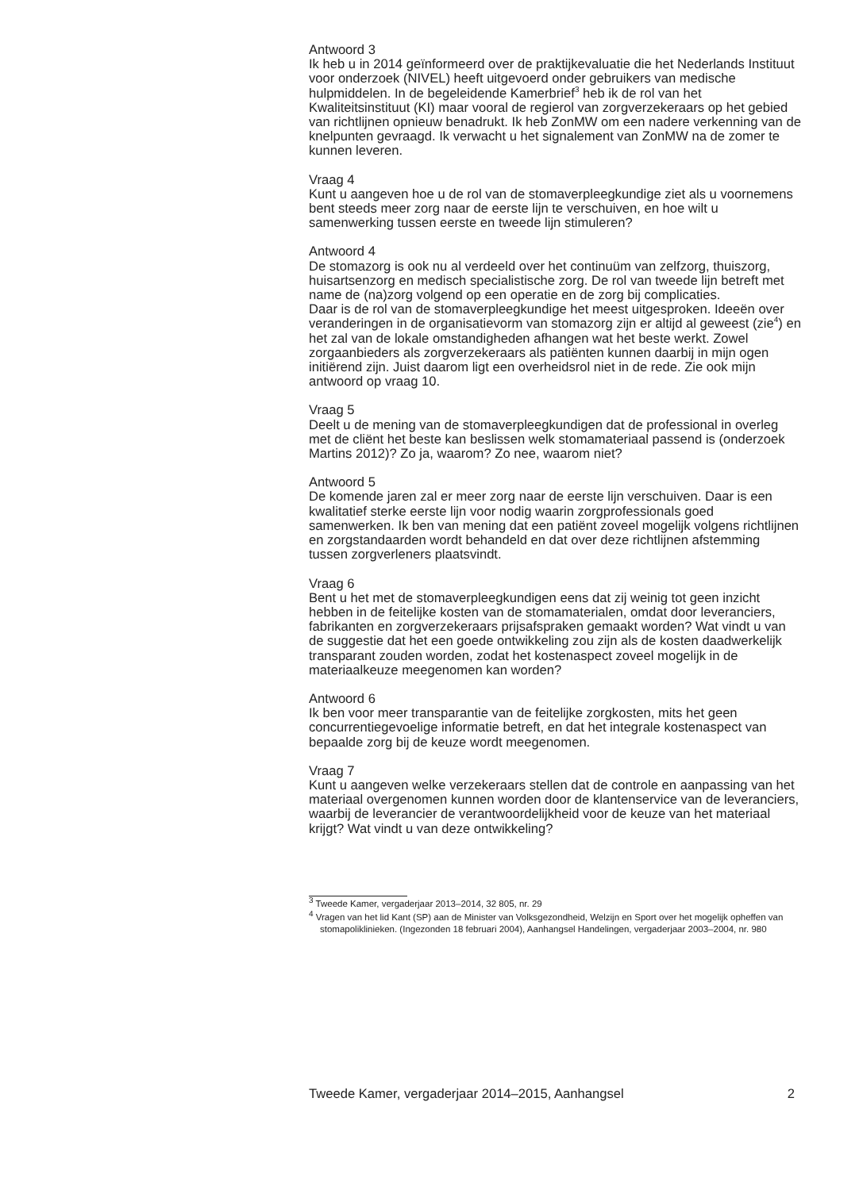Antwoord 3
Ik heb u in 2014 geïnformeerd over de praktijkevaluatie die het Nederlands Instituut voor onderzoek (NIVEL) heeft uitgevoerd onder gebruikers van medische hulpmiddelen. In de begeleidende Kamerbrief<sup>3</sup> heb ik de rol van het Kwaliteitsinstituut (KI) maar vooral de regierol van zorgverzekeraars op het gebied van richtlijnen opnieuw benadrukt. Ik heb ZonMW om een nadere verkenning van de knelpunten gevraagd. Ik verwacht u het signalement van ZonMW na de zomer te kunnen leveren.
Vraag 4
Kunt u aangeven hoe u de rol van de stomaverpleegkundige ziet als u voornemens bent steeds meer zorg naar de eerste lijn te verschuiven, en hoe wilt u samenwerking tussen eerste en tweede lijn stimuleren?
Antwoord 4
De stomazorg is ook nu al verdeeld over het continuüm van zelfzorg, thuiszorg, huisartsenzorg en medisch specialistische zorg. De rol van tweede lijn betreft met name de (na)zorg volgend op een operatie en de zorg bij complicaties.
Daar is de rol van de stomaverpleegkundige het meest uitgesproken. Ideeën over veranderingen in de organisatievorm van stomazorg zijn er altijd al geweest (zie<sup>4</sup>) en het zal van de lokale omstandigheden afhangen wat het beste werkt. Zowel zorgaanbieders als zorgverzekeraars als patiënten kunnen daarbij in mijn ogen initiërend zijn. Juist daarom ligt een overheidsrol niet in de rede. Zie ook mijn antwoord op vraag 10.
Vraag 5
Deelt u de mening van de stomaverpleegkundigen dat de professional in overleg met de cliënt het beste kan beslissen welk stomamateriaal passend is (onderzoek Martins 2012)? Zo ja, waarom? Zo nee, waarom niet?
Antwoord 5
De komende jaren zal er meer zorg naar de eerste lijn verschuiven. Daar is een kwalitatief sterke eerste lijn voor nodig waarin zorgprofessionals goed samenwerken. Ik ben van mening dat een patiënt zoveel mogelijk volgens richtlijnen en zorgstandaarden wordt behandeld en dat over deze richtlijnen afstemming tussen zorgverleners plaatsvindt.
Vraag 6
Bent u het met de stomaverpleegkundigen eens dat zij weinig tot geen inzicht hebben in de feitelijke kosten van de stomamaterialen, omdat door leveranciers, fabrikanten en zorgverzekeraars prijsafspraken gemaakt worden? Wat vindt u van de suggestie dat het een goede ontwikkeling zou zijn als de kosten daadwerkelijk transparant zouden worden, zodat het kostenaspect zoveel mogelijk in de materiaalkeuze meegenomen kan worden?
Antwoord 6
Ik ben voor meer transparantie van de feitelijke zorgkosten, mits het geen concurrentiegevoelige informatie betreft, en dat het integrale kostenaspect van bepaalde zorg bij de keuze wordt meegenomen.
Vraag 7
Kunt u aangeven welke verzekeraars stellen dat de controle en aanpassing van het materiaal overgenomen kunnen worden door de klantenservice van de leveranciers, waarbij de leverancier de verantwoordelijkheid voor de keuze van het materiaal krijgt? Wat vindt u van deze ontwikkeling?
<sup>3</sup> Tweede Kamer, vergaderjaar 2013–2014, 32 805, nr. 29
<sup>4</sup> Vragen van het lid Kant (SP) aan de Minister van Volksgezondheid, Welzijn en Sport over het mogelijk opheffen van stomapoliklinieken. (Ingezonden 18 februari 2004), Aanhangsel Handelingen, vergaderjaar 2003–2004, nr. 980
Tweede Kamer, vergaderjaar 2014–2015, Aanhangsel 2